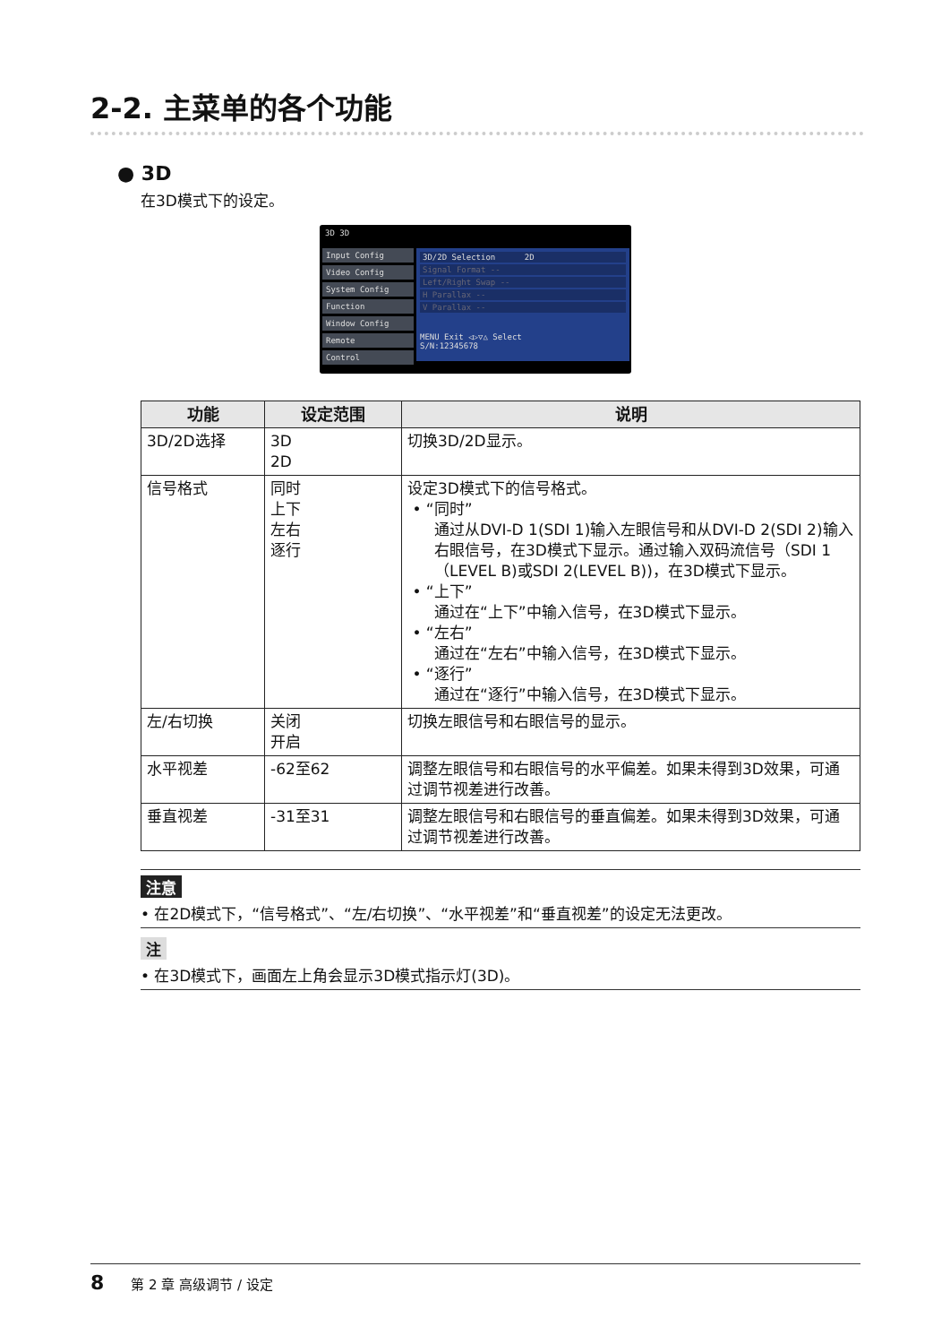2-2. 主菜单的各个功能
● 3D
在3D模式下的设定。
3D 3D
Input Config
Video Config
System Config
Function
Window Config
Remote
Control
3D/2D Selection 2D
Signal Format --
Left/Right Swap --
H Parallax --
V Parallax --
MENU Exit ◁▷▽△ Select
S/N:12345678
| 功能 | 设定范围 | 说明 |
| --- | --- | --- |
| 3D/2D选择 | 3D 2D | 切换3D/2D显示。 |
| 信号格式 | 同时 上下 左右 逐行 | 设定3D模式下的信号格式。 • “同时” 通过从DVI-D 1(SDI 1)输入左眼信号和从DVI-D 2(SDI 2)输入右眼信号，在3D模式下显示。通过输入双码流信号（SDI 1（LEVEL B)或SDI 2(LEVEL B))，在3D模式下显示。 • “上下” 通过在“上下”中输入信号，在3D模式下显示。 • “左右” 通过在“左右”中输入信号，在3D模式下显示。 • “逐行” 通过在“逐行”中输入信号，在3D模式下显示。 |
| 左/右切换 | 关闭 开启 | 切换左眼信号和右眼信号的显示。 |
| 水平视差 | -62至62 | 调整左眼信号和右眼信号的水平偏差。如果未得到3D效果，可通过调节视差进行改善。 |
| 垂直视差 | -31至31 | 调整左眼信号和右眼信号的垂直偏差。如果未得到3D效果，可通过调节视差进行改善。 |
注意
• 在2D模式下，“信号格式”、“左/右切换”、“水平视差”和“垂直视差”的设定无法更改。
注
• 在3D模式下，画面左上角会显示3D模式指示灯(3D)。
8 第 2 章 高级调节 / 设定